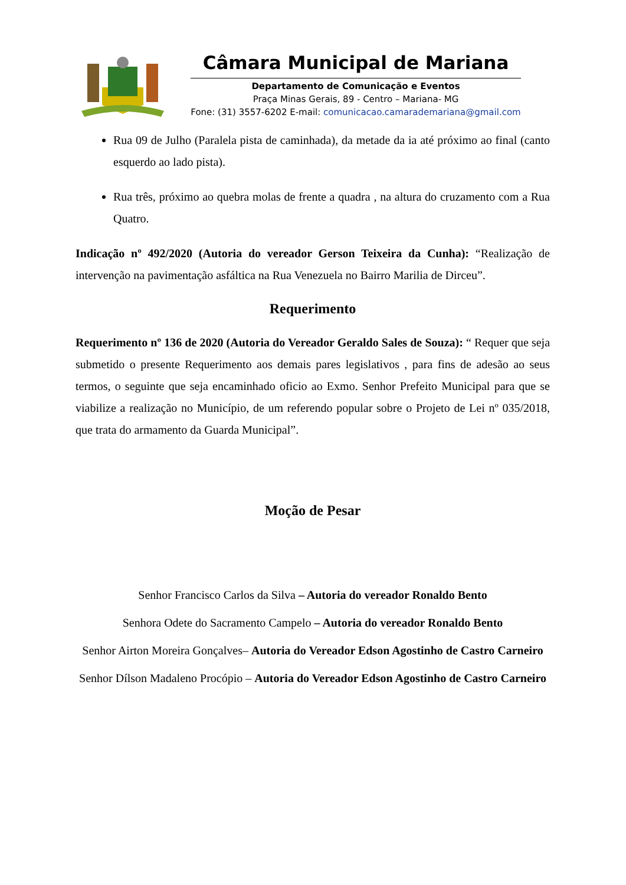Câmara Municipal de Mariana
Departamento de Comunicação e Eventos
Praça Minas Gerais, 89 - Centro – Mariana- MG
Fone: (31) 3557-6202 E-mail: comunicacao.camarademariana@gmail.com
Rua 09 de Julho (Paralela pista de caminhada), da metade da ia até próximo ao final (canto esquerdo ao lado pista).
Rua três, próximo ao quebra molas de frente a quadra , na altura do cruzamento com a Rua Quatro.
Indicação nº 492/2020 (Autoria do vereador Gerson Teixeira da Cunha): “Realização de intervenção na pavimentação asfáltica na Rua Venezuela no Bairro Marilia de Dirceu”.
Requerimento
Requerimento nº 136 de 2020 (Autoria do Vereador Geraldo Sales de Souza): “ Requer que seja submetido o presente Requerimento aos demais pares legislativos , para fins de adesão ao seus termos, o seguinte que seja encaminhado oficio ao Exmo. Senhor Prefeito Municipal para que se viabilize a realização no Município, de um referendo popular sobre o Projeto de Lei nº 035/2018, que trata do armamento da Guarda Municipal”.
Moção de Pesar
Senhor Francisco Carlos da Silva – Autoria do vereador Ronaldo Bento
Senhora Odete do Sacramento Campelo – Autoria do vereador Ronaldo Bento
Senhor Airton Moreira Gonçalves– Autoria do Vereador Edson Agostinho de Castro Carneiro
Senhor Dílson Madaleno Procópio – Autoria do Vereador Edson Agostinho de Castro Carneiro